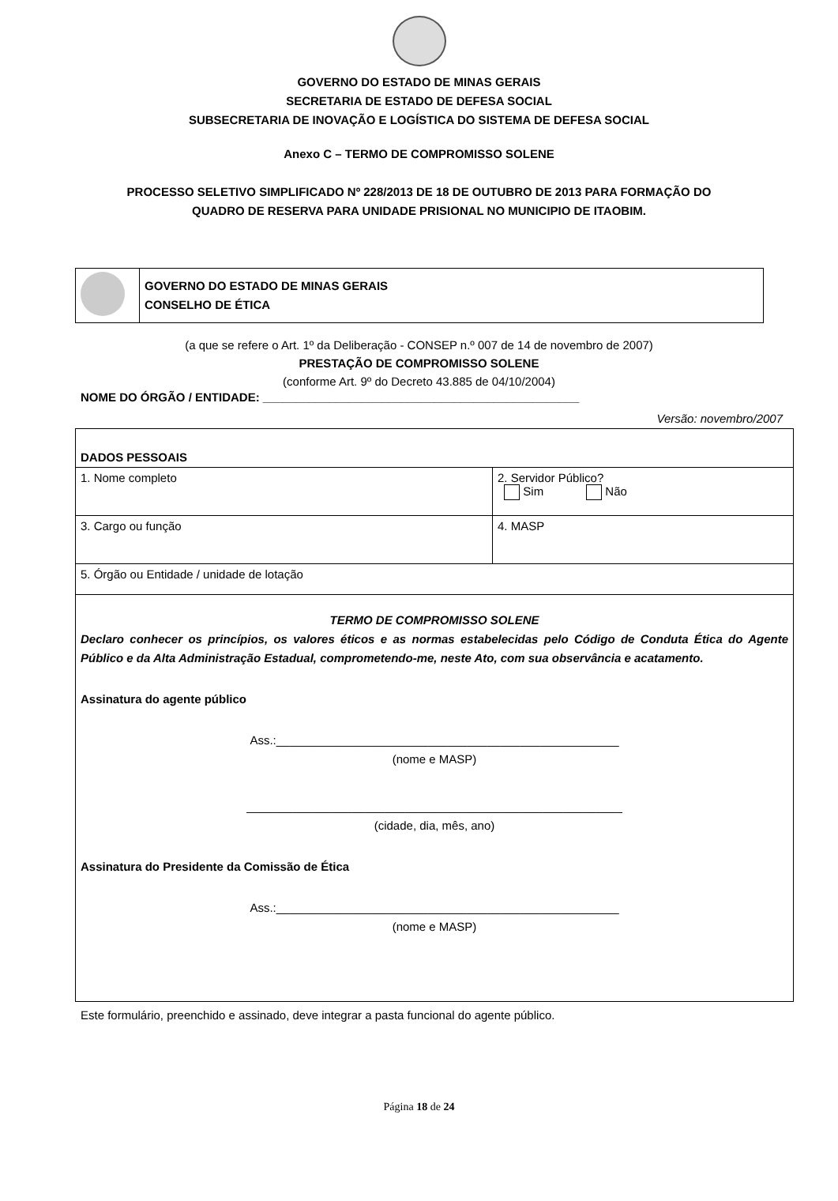GOVERNO DO ESTADO DE MINAS GERAIS
SECRETARIA DE ESTADO DE DEFESA SOCIAL
SUBSECRETARIA DE INOVAÇÃO E LOGÍSTICA DO SISTEMA DE DEFESA SOCIAL
Anexo C – TERMO DE COMPROMISSO SOLENE
PROCESSO SELETIVO SIMPLIFICADO Nº 228/2013 DE 18 DE OUTUBRO DE 2013 PARA FORMAÇÃO DO
QUADRO DE RESERVA PARA UNIDADE PRISIONAL NO MUNICIPIO DE ITAOBIM.
| | GOVERNO DO ESTADO DE MINAS GERAIS CONSELHO DE ÉTICA |
(a que se refere o Art. 1º da Deliberação - CONSEP n.º 007 de 14 de novembro de 2007)
PRESTAÇÃO DE COMPROMISSO SOLENE
(conforme Art. 9º do Decreto 43.885 de 04/10/2004)
NOME DO ÓRGÃO / ENTIDADE: ________________________________________________
Versão: novembro/2007
| DADOS PESSOAIS | |
| 1. Nome completo | 2. Servidor Público? Sim Não |
| 3. Cargo ou função | 4. MASP |
| 5. Órgão ou Entidade / unidade de lotação | |
| TERMO DE COMPROMISSO SOLENE Declaro conhecer os princípios, os valores éticos e as normas estabelecidas pelo Código de Conduta Ética do Agente Público e da Alta Administração Estadual, comprometendo-me, neste Ato, com sua observância e acatamento. Assinatura do agente público Ass.:____________________________________________________ (nome e MASP) _________________________________________________________ (cidade, dia, mês, ano) Assinatura do Presidente da Comissão de Ética Ass.:____________________________________________________ (nome e MASP) | |
Este formulário, preenchido e assinado, deve integrar a pasta funcional do agente público.
Página 18 de 24